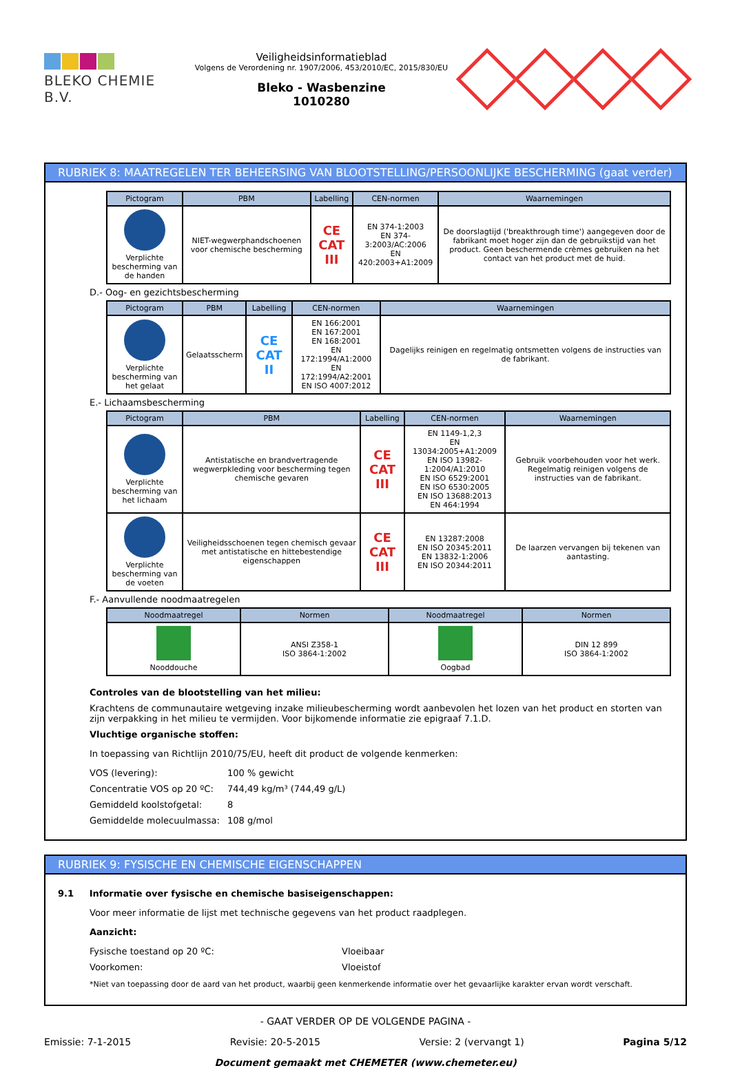BLEKO CHEMIE B.V.
Veiligheidsinformatieblad
Volgens de Verordening nr. 1907/2006, 453/2010/EC, 2015/830/EU
Bleko - Wasbenzine
1010280
RUBRIEK 8: MAATREGELEN TER BEHEERSING VAN BLOOTSTELLING/PERSOONLIJKE BESCHERMING (gaat verder)
| Pictogram | PBM | Labelling | CEN-normen | Waarnemingen |
| --- | --- | --- | --- | --- |
| Verplichte bescherming van de handen | NIET-wegwerphandschoenen voor chemische bescherming | CE CAT III | EN 374-1:2003 EN 374-3:2003/AC:2006 EN 420:2003+A1:2009 | De doorslagtijd ('breakthrough time') aangegeven door de fabrikant moet hoger zijn dan de gebruikstijd van het product. Geen beschermende crèmes gebruiken na het contact van het product met de huid. |
D.- Oog- en gezichtsbescherming
| Pictogram | PBM | Labelling | CEN-normen | Waarnemingen |
| --- | --- | --- | --- | --- |
| Verplichte bescherming van het gelaat | Gelaatsscherm | CE CAT II | EN 166:2001 EN 167:2001 EN 168:2001 EN 172:1994/A1:2000 EN 172:1994/A2:2001 EN ISO 4007:2012 | Dagelijks reinigen en regelmatig ontsmetten volgens de instructies van de fabrikant. |
E.- Lichaamsbescherming
| Pictogram | PBM | Labelling | CEN-normen | Waarnemingen |
| --- | --- | --- | --- | --- |
| Verplichte bescherming van het lichaam | Antistatische en brandvertragende wegwerpkleding voor bescherming tegen chemische gevaren | CE CAT III | EN 1149-1,2,3 EN 13034:2005+A1:2009 EN ISO 13982-1:2004/A1:2010 EN ISO 6529:2001 EN ISO 6530:2005 EN ISO 13688:2013 EN 464:1994 | Gebruik voorbehouden voor het werk. Regelmatig reinigen volgens de instructies van de fabrikant. |
| Verplichte bescherming van de voeten | Veiligheidsschoenen tegen chemisch gevaar met antistatische en hittebestendige eigenschappen | CE CAT III | EN 13287:2008 EN ISO 20345:2011 EN 13832-1:2006 EN ISO 20344:2011 | De laarzen vervangen bij tekenen van aantasting. |
F.- Aanvullende noodmaatregelen
| Noodmaatregel | Normen | Noodmaatregel | Normen |
| --- | --- | --- | --- |
| Nooddouche | ANSI Z358-1 ISO 3864-1:2002 | Oogbad | DIN 12 899 ISO 3864-1:2002 |
Controles van de blootstelling van het milieu:
Krachtens de communautaire wetgeving inzake milieubescherming wordt aanbevolen het lozen van het product en storten van zijn verpakking in het milieu te vermijden. Voor bijkomende informatie zie epigraaf 7.1.D.
Vluchtige organische stoffen:
In toepassing van Richtlijn 2010/75/EU, heeft dit product de volgende kenmerken:
VOS (levering): 100 % gewicht
Concentratie VOS op 20 ºC: 744,49 kg/m³ (744,49 g/L)
Gemiddeld koolstofgetal: 8
Gemiddelde molecuulmassa: 108 g/mol
RUBRIEK 9: FYSISCHE EN CHEMISCHE EIGENSCHAPPEN
9.1 Informatie over fysische en chemische basiseigenschappen:
Voor meer informatie de lijst met technische gegevens van het product raadplegen.
Aanzicht:
Fysische toestand op 20 ºC: Vloeibaar
Voorkomen: Vloeistof
*Niet van toepassing door de aard van het product, waarbij geen kenmerkende informatie over het gevaarlijke karakter ervan wordt verschaft.
- GAAT VERDER OP DE VOLGENDE PAGINA -
Emissie: 7-1-2015 Revisie: 20-5-2015 Versie: 2 (vervangt 1) Pagina 5/12
Document gemaakt met CHEMETER (www.chemeter.eu)